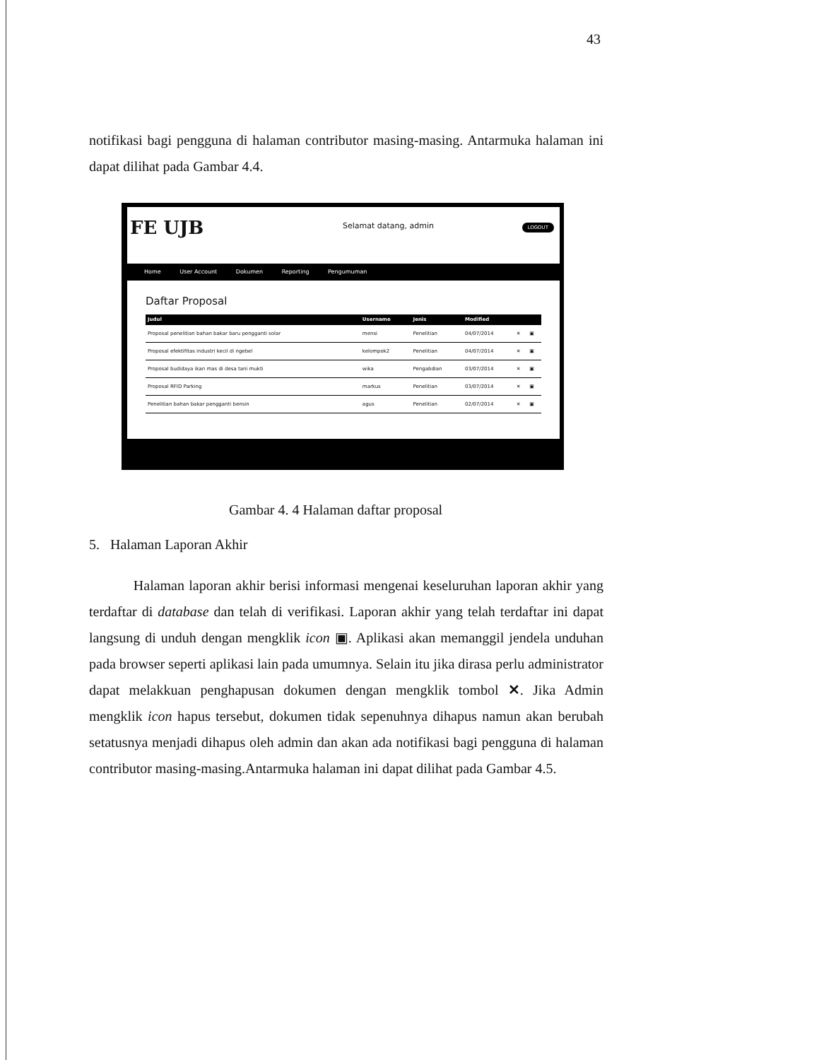43
notifikasi bagi pengguna di halaman contributor masing-masing. Antarmuka halaman ini dapat dilihat pada Gambar 4.4.
FE UJB Selamat datang, admin LOGOUT
Home User Account Dokumen Reporting Pengumuman
Daftar Proposal
| Judul | Username | Jenis | Modified | | |
| --- | --- | --- | --- | --- | --- |
| Proposal penelitian bahan bakar baru pengganti solar | mensi | Penelitian | 04/07/2014 | ✕ | ▣ |
| Proposal efektifitas industri kecil di ngebel | kelompok2 | Penelitian | 04/07/2014 | ✕ | ▣ |
| Proposal budidaya ikan mas di desa tani mukti | wika | Pengabdian | 03/07/2014 | ✕ | ▣ |
| Proposal RFID Parking | markus | Penelitian | 03/07/2014 | ✕ | ▣ |
| Penelitian bahan bakar pengganti bensin | agus | Penelitian | 02/07/2014 | ✕ | ▣ |
Gambar 4. 4 Halaman daftar proposal
5. Halaman Laporan Akhir
Halaman laporan akhir berisi informasi mengenai keseluruhan laporan akhir yang terdaftar di database dan telah di verifikasi. Laporan akhir yang telah terdaftar ini dapat langsung di unduh dengan mengklik icon ▣. Aplikasi akan memanggil jendela unduhan pada browser seperti aplikasi lain pada umumnya. Selain itu jika dirasa perlu administrator dapat melakkuan penghapusan dokumen dengan mengklik tombol ✕. Jika Admin mengklik icon hapus tersebut, dokumen tidak sepenuhnya dihapus namun akan berubah setatusnya menjadi dihapus oleh admin dan akan ada notifikasi bagi pengguna di halaman contributor masing-masing.Antarmuka halaman ini dapat dilihat pada Gambar 4.5.